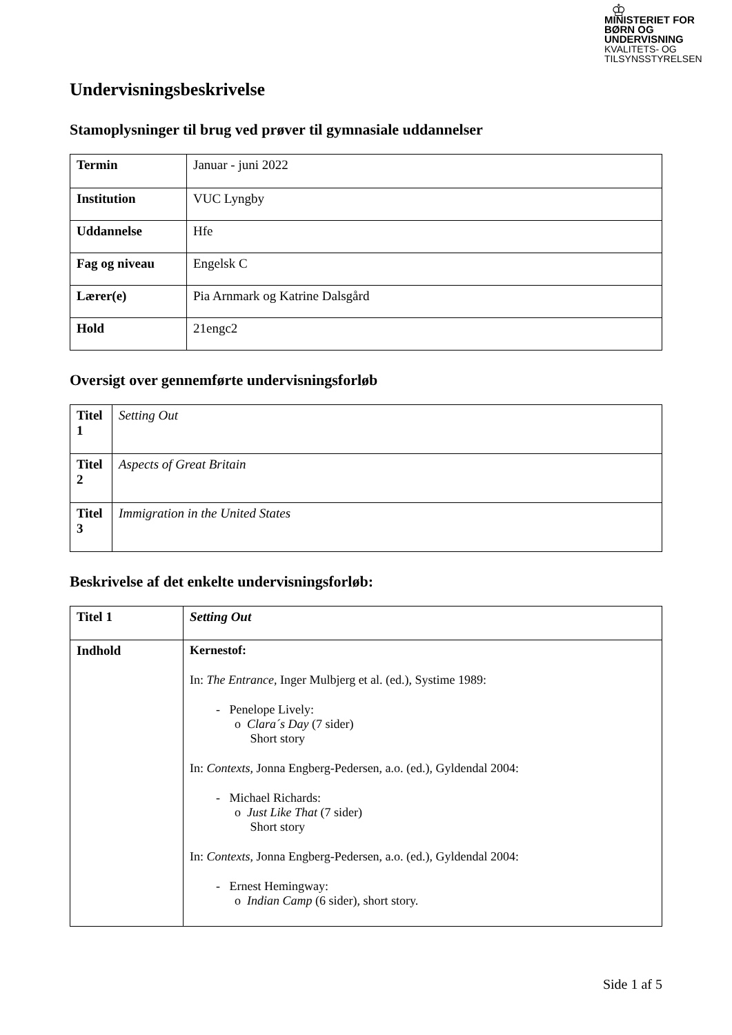♔
MINISTERIET FOR
BØRN OG
UNDERVISNING
KVALITETS- OG
TILSYNSSTYRELSEN
Undervisningsbeskrivelse
Stamoplysninger til brug ved prøver til gymnasiale uddannelser
| Termin | Januar - juni 2022 |
| Institution | VUC Lyngby |
| Uddannelse | Hfe |
| Fag og niveau | Engelsk C |
| Lærer(e) | Pia Arnmark og Katrine Dalsgård |
| Hold | 21engc2 |
Oversigt over gennemførte undervisningsforløb
| Titel 1 | Setting Out |
| Titel 2 | Aspects of Great Britain |
| Titel 3 | Immigration in the United States |
Beskrivelse af det enkelte undervisningsforløb:
| Titel 1 | Setting Out |
| Indhold | Kernestof: In: The Entrance , Inger Mulbjerg et al. (ed.), Systime 1989: - Penelope Lively: o Clara´s Day (7 sider) Short story In: Contexts, Jonna Engberg-Pedersen, a.o. (ed.), Gyldendal 2004: - Michael Richards: o Just Like That (7 sider) Short story In: Contexts , Jonna Engberg-Pedersen, a.o. (ed.), Gyldendal 2004: - Ernest Hemingway: o Indian Camp (6 sider), short story. |
Side 1 af 5